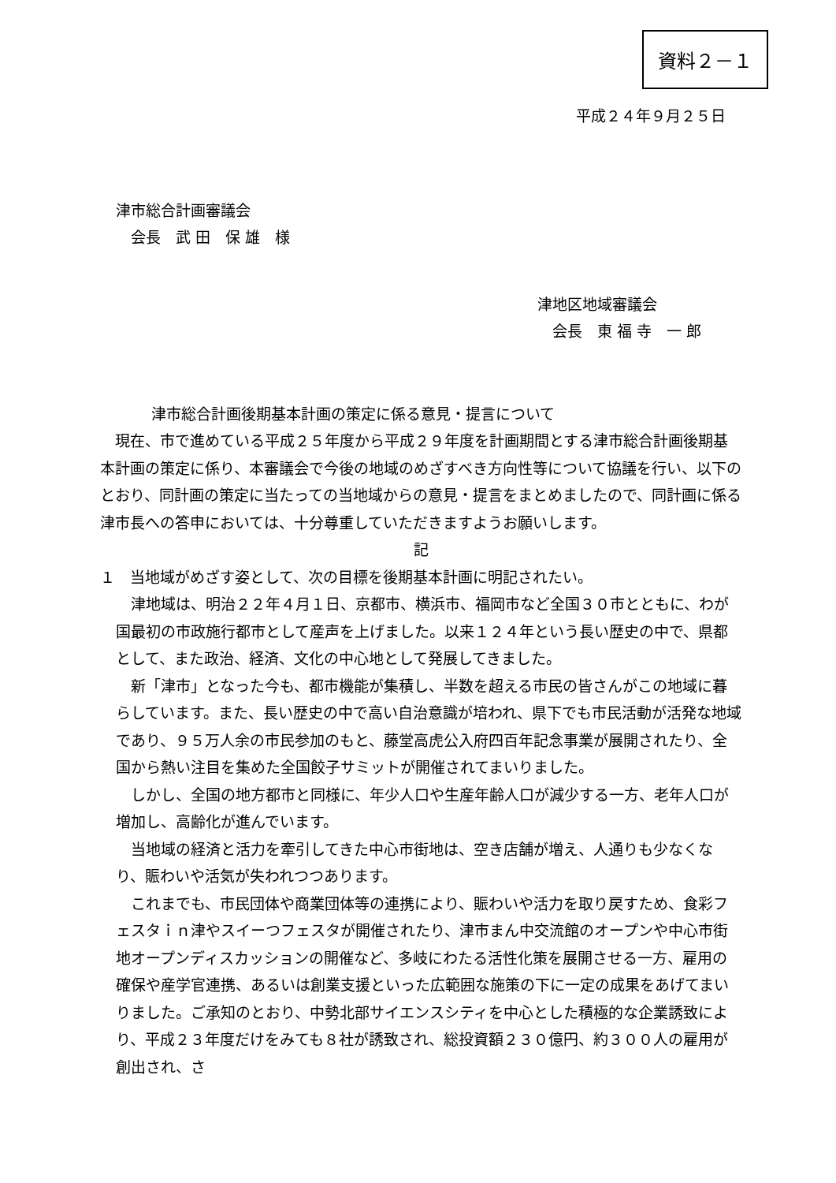資料２－１
平成２４年９月２５日
津市総合計画審議会
　会長　武 田　保 雄　様
津地区地域審議会
　会長　東 福 寺　一 郎
津市総合計画後期基本計画の策定に係る意見・提言について
　現在、市で進めている平成２５年度から平成２９年度を計画期間とする津市総合計画後期基本計画の策定に係り、本審議会で今後の地域のめざすべき方向性等について協議を行い、以下のとおり、同計画の策定に当たっての当地域からの意見・提言をまとめましたので、同計画に係る津市長への答申においては、十分尊重していただきますようお願いします。
記
１　当地域がめざす姿として、次の目標を後期基本計画に明記されたい。
　津地域は、明治２２年４月１日、京都市、横浜市、福岡市など全国３０市とともに、わが国最初の市政施行都市として産声を上げました。以来１２４年という長い歴史の中で、県都として、また政治、経済、文化の中心地として発展してきました。
　新「津市」となった今も、都市機能が集積し、半数を超える市民の皆さんがこの地域に暮らしています。また、長い歴史の中で高い自治意識が培われ、県下でも市民活動が活発な地域であり、９５万人余の市民参加のもと、藤堂高虎公入府四百年記念事業が展開されたり、全国から熱い注目を集めた全国餃子サミットが開催されてまいりました。
　しかし、全国の地方都市と同様に、年少人口や生産年齢人口が減少する一方、老年人口が増加し、高齢化が進んでいます。
　当地域の経済と活力を牽引してきた中心市街地は、空き店舗が増え、人通りも少なくなり、賑わいや活気が失われつつあります。
　これまでも、市民団体や商業団体等の連携により、賑わいや活力を取り戻すため、食彩フェスタｉｎ津やスイーつフェスタが開催されたり、津市まん中交流館のオープンや中心市街地オープンディスカッションの開催など、多岐にわたる活性化策を展開させる一方、雇用の確保や産学官連携、あるいは創業支援といった広範囲な施策の下に一定の成果をあげてまいりました。ご承知のとおり、中勢北部サイエンスシティを中心とした積極的な企業誘致により、平成２３年度だけをみても８社が誘致され、総投資額２３０億円、約３００人の雇用が創出され、さ